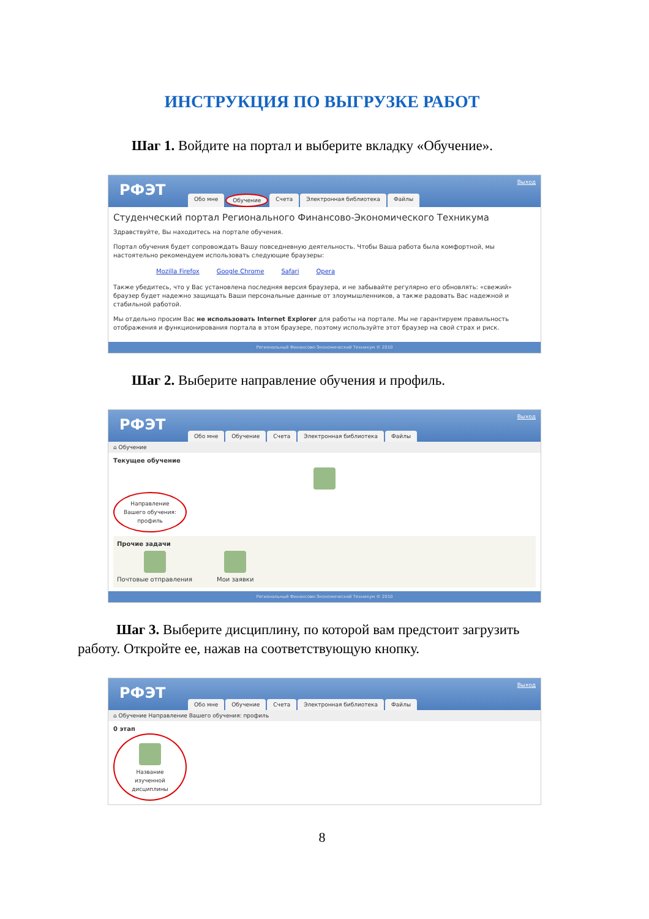ИНСТРУКЦИЯ ПО ВЫГРУЗКЕ РАБОТ
Шаг 1. Войдите на портал и выберите вкладку «Обучение».
РФЭТ Выход
Обо мне Обучение Счета Электронная библиотека Файлы
Студенческий портал Регионального Финансово-Экономического Техникума
Здравствуйте, Вы находитесь на портале обучения.
Портал обучения будет сопровождать Вашу повседневную деятельность. Чтобы Ваша работа была комфортной, мы настоятельно рекомендуем использовать следующие браузеры:
Mozilla Firefox Google Chrome Safari Opera
Также убедитесь, что у Вас установлена последняя версия браузера, и не забывайте регулярно его обновлять: «свежий» браузер будет надежно защищать Ваши персональные данные от злоумышленников, а также радовать Вас надежной и стабильной работой.
Мы отдельно просим Вас не использовать Internet Explorer для работы на портале. Мы не гарантируем правильность отображения и функционирования портала в этом браузере, поэтому используйте этот браузер на свой страх и риск.
Региональный Финансово-Экономический Техникум © 2010
Шаг 2. Выберите направление обучения и профиль.
РФЭТ Выход
Обо мне Обучение Счета Электронная библиотека Файлы
⌂ Обучение
Текущее обучение
Направление Вашего обучения: профиль
Прочие задачи
Почтовые отправления Мои заявки
Региональный Финансово-Экономический Техникум © 2010
Шаг 3. Выберите дисциплину, по которой вам предстоит загрузить работу. Откройте ее, нажав на соответствующую кнопку.
РФЭТ Выход
Обо мне Обучение Счета Электронная библиотека Файлы
⌂ Обучение Направление Вашего обучения: профиль
0 этап
Название изученной дисциплины
8